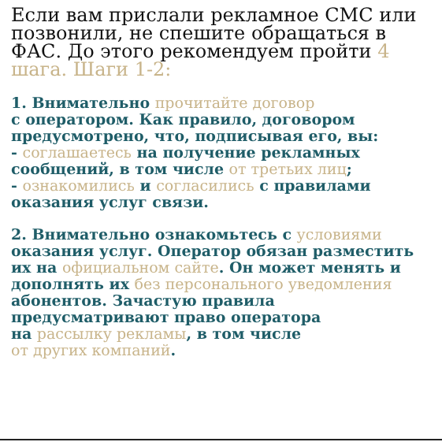Если вам прислали рекламное СМС или позвонили, не спешите обращаться в ФАС. До этого рекомендуем пройти 4 шага. Шаги 1-2:
1. Внимательно прочитайте договор
с оператором. Как правило, договором предусмотрено, что, подписывая его, вы:
- соглашаетесь на получение рекламных сообщений, в том числе от третьих лиц;
- ознакомились и согласились с правилами оказания услуг связи.
2. Внимательно ознакомьтесь с условиями оказания услуг. Оператор обязан разместить их на официальном сайте. Он может менять и дополнять их без персонального уведомления абонентов. Зачастую правила предусматривают право оператора
на рассылку рекламы, в том числе
от других компаний.